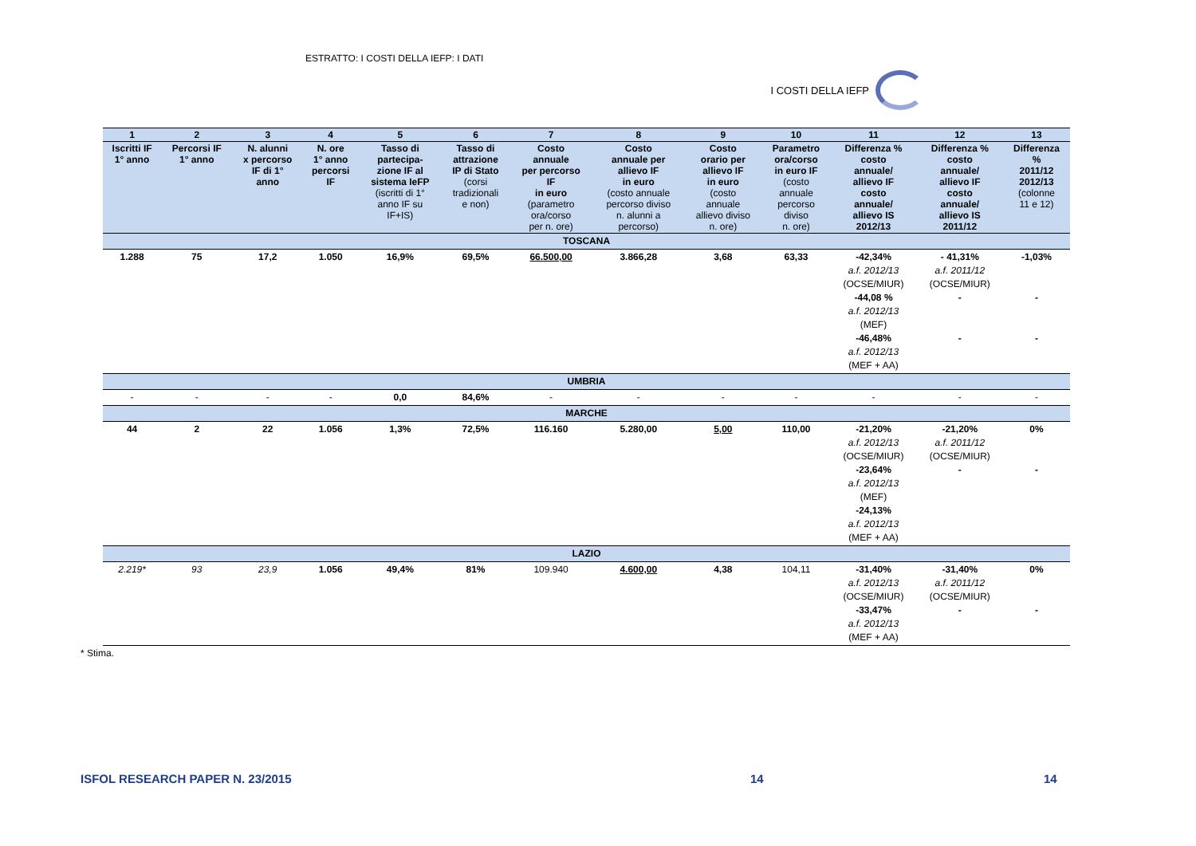ESTRATTO: I COSTI DELLA IEFP: I DATI
I COSTI DELLA IEFP
| 1 | 2 | 3 | 4 | 5 | 6 | 7 | 8 | 9 | 10 | 11 | 12 | 13 |
| --- | --- | --- | --- | --- | --- | --- | --- | --- | --- | --- | --- | --- |
| Iscritti IF 1° anno | Percorsi IF 1° anno | N. alunni x percorso IF di 1° anno | N. ore 1° anno percorsi IF | Tasso di partecipa- zione IF al sistema IeFP (iscritti di 1° anno IF su IF+IS) | Tasso di attrazione IP di Stato (corsi tradizionali e non) | Costo annuale per percorso IF in euro (parametro ora/corso per n. ore) | Costo annuale per allievo IF in euro (costo annuale percorso diviso n. alunni a percorso) | Costo orario per allievo IF in euro (costo annuale allievo diviso n. ore) | Parametro ora/corso in euro IF (costo annuale percorso diviso n. ore) | Differenza % costo annuale/ allievo IF costo annuale/ allievo IS 2012/13 | Differenza % costo annuale/ allievo IF costo annuale/ allievo IS 2011/12 | Differenza % 2011/12 2012/13 (colonne 11 e 12) |
| TOSCANA | | | | | | | | | | | | |
| 1.288 | 75 | 17,2 | 1.050 | 16,9% | 69,5% | 66.500,00 | 3.866,28 | 3,68 | 63,33 | -42,34% a.f. 2012/13 (OCSE/MIUR) -44,08 % a.f. 2012/13 (MEF) -46,48% a.f. 2012/13 (MEF + AA) | - 41,31% a.f. 2011/12 (OCSE/MIUR) - - | -1,03% - - |
| UMBRIA | | | | | | | | | | | | |
| - | - | - | - | 0,0 | 84,6% | - | - | - | - | - | - | - |
| MARCHE | | | | | | | | | | | | |
| 44 | 2 | 22 | 1.056 | 1,3% | 72,5% | 116.160 | 5.280,00 | 5,00 | 110,00 | -21,20% a.f. 2012/13 (OCSE/MIUR) -23,64% a.f. 2012/13 (MEF) -24,13% a.f. 2012/13 (MEF + AA) | -21,20% a.f. 2011/12 (OCSE/MIUR) - | 0% - |
| LAZIO | | | | | | | | | | | | |
| 2.219* | 93 | 23,9 | 1.056 | 49,4% | 81% | 109.940 | 4.600,00 | 4,38 | 104,11 | -31,40% a.f. 2012/13 (OCSE/MIUR) -33,47% a.f. 2012/13 (MEF + AA) | -31,40% a.f. 2011/12 (OCSE/MIUR) - | 0% - |
* Stima.
ISFOL RESEARCH PAPER N. 23/2015 14 14